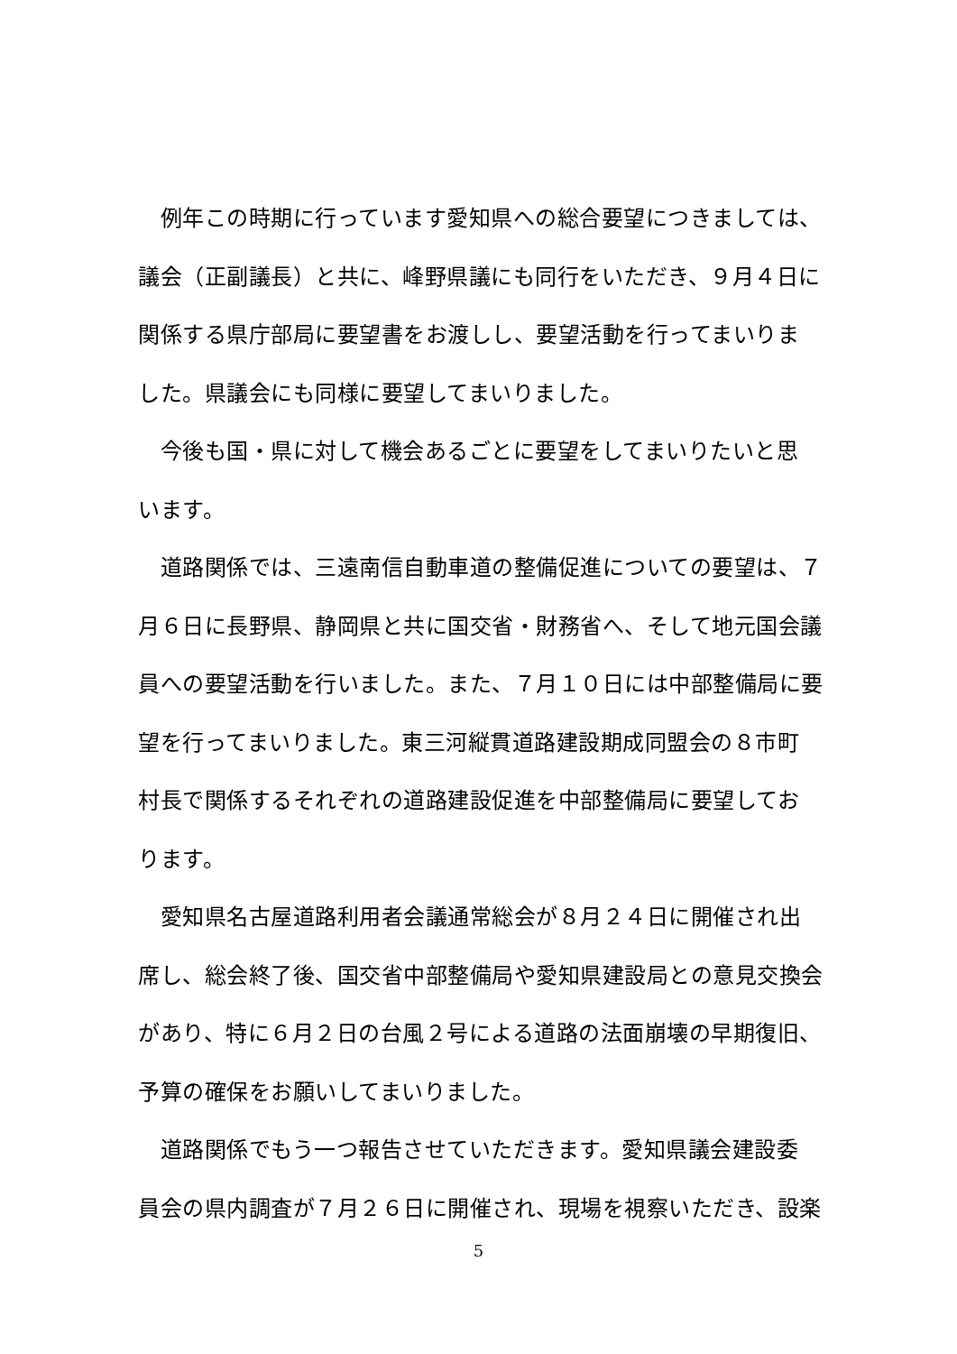例年この時期に行っています愛知県への総合要望につきましては、
議会（正副議長）と共に、峰野県議にも同行をいただき、９月４日に
関係する県庁部局に要望書をお渡しし、要望活動を行ってまいりま
した。県議会にも同様に要望してまいりました。
　今後も国・県に対して機会あるごとに要望をしてまいりたいと思
います。
　道路関係では、三遠南信自動車道の整備促進についての要望は、７
月６日に長野県、静岡県と共に国交省・財務省へ、そして地元国会議
員への要望活動を行いました。また、７月１０日には中部整備局に要
望を行ってまいりました。東三河縦貫道路建設期成同盟会の８市町
村長で関係するそれぞれの道路建設促進を中部整備局に要望してお
ります。
　愛知県名古屋道路利用者会議通常総会が８月２４日に開催され出
席し、総会終了後、国交省中部整備局や愛知県建設局との意見交換会
があり、特に６月２日の台風２号による道路の法面崩壊の早期復旧、
予算の確保をお願いしてまいりました。
　道路関係でもう一つ報告させていただきます。愛知県議会建設委
員会の県内調査が７月２６日に開催され、現場を視察いただき、設楽
5